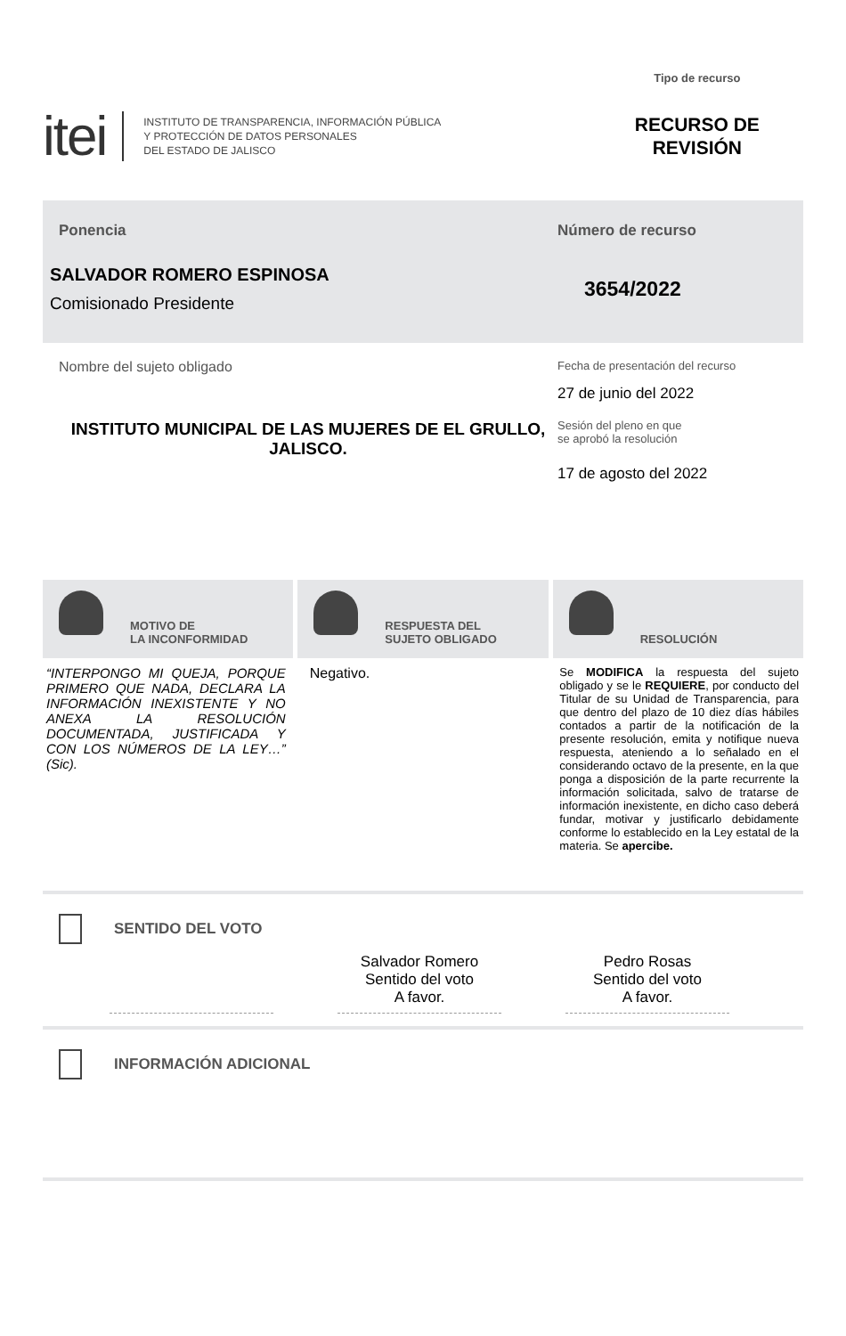itei
INSTITUTO DE TRANSPARENCIA, INFORMACIÓN PÚBLICA
Y PROTECCIÓN DE DATOS PERSONALES
DEL ESTADO DE JALISCO
Tipo de recurso
RECURSO DE
REVISIÓN
Ponencia
SALVADOR ROMERO ESPINOSA
Comisionado Presidente
Número de recurso
3654/2022
Nombre del sujeto obligado
INSTITUTO MUNICIPAL DE LAS MUJERES DE EL GRULLO, JALISCO.
Fecha de presentación del recurso
27 de junio del 2022
Sesión del pleno en que
se aprobó la resolución
17 de agosto del 2022
MOTIVO DE
LA INCONFORMIDAD
RESPUESTA DEL
SUJETO OBLIGADO
RESOLUCIÓN
“INTERPONGO MI QUEJA, PORQUE PRIMERO QUE NADA, DECLARA LA INFORMACIÓN INEXISTENTE Y NO ANEXA LA RESOLUCIÓN DOCUMENTADA, JUSTIFICADA Y CON LOS NÚMEROS DE LA LEY…” (Sic).
Negativo.
Se MODIFICA la respuesta del sujeto obligado y se le REQUIERE, por conducto del Titular de su Unidad de Transparencia, para que dentro del plazo de 10 diez días hábiles contados a partir de la notificación de la presente resolución, emita y notifique nueva respuesta, ateniendo a lo señalado en el considerando octavo de la presente, en la que ponga a disposición de la parte recurrente la información solicitada, salvo de tratarse de información inexistente, en dicho caso deberá fundar, motivar y justificarlo debidamente conforme lo establecido en la Ley estatal de la materia. Se apercibe.
SENTIDO DEL VOTO
Salvador Romero
Sentido del voto
A favor.
Pedro Rosas
Sentido del voto
A favor.
INFORMACIÓN ADICIONAL